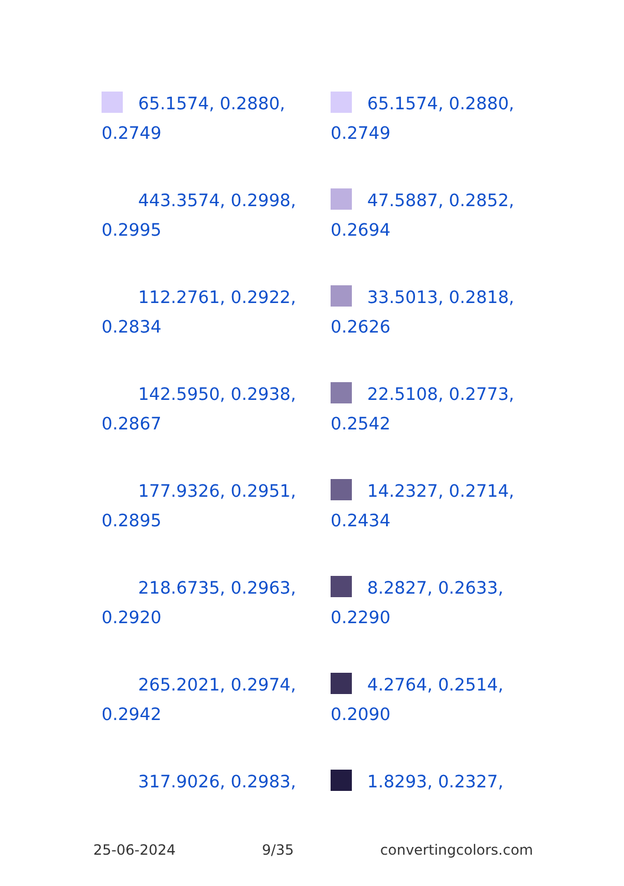65.1574, 0.2880, 0.2749
65.1574, 0.2880, 0.2749
443.3574, 0.2998, 0.2995
47.5887, 0.2852, 0.2694
112.2761, 0.2922, 0.2834
33.5013, 0.2818, 0.2626
142.5950, 0.2938, 0.2867
22.5108, 0.2773, 0.2542
177.9326, 0.2951, 0.2895
14.2327, 0.2714, 0.2434
218.6735, 0.2963, 0.2920
8.2827, 0.2633, 0.2290
265.2021, 0.2974, 0.2942
4.2764, 0.2514, 0.2090
317.9026, 0.2983,
1.8293, 0.2327,
25-06-2024 9/35 convertingcolors.com